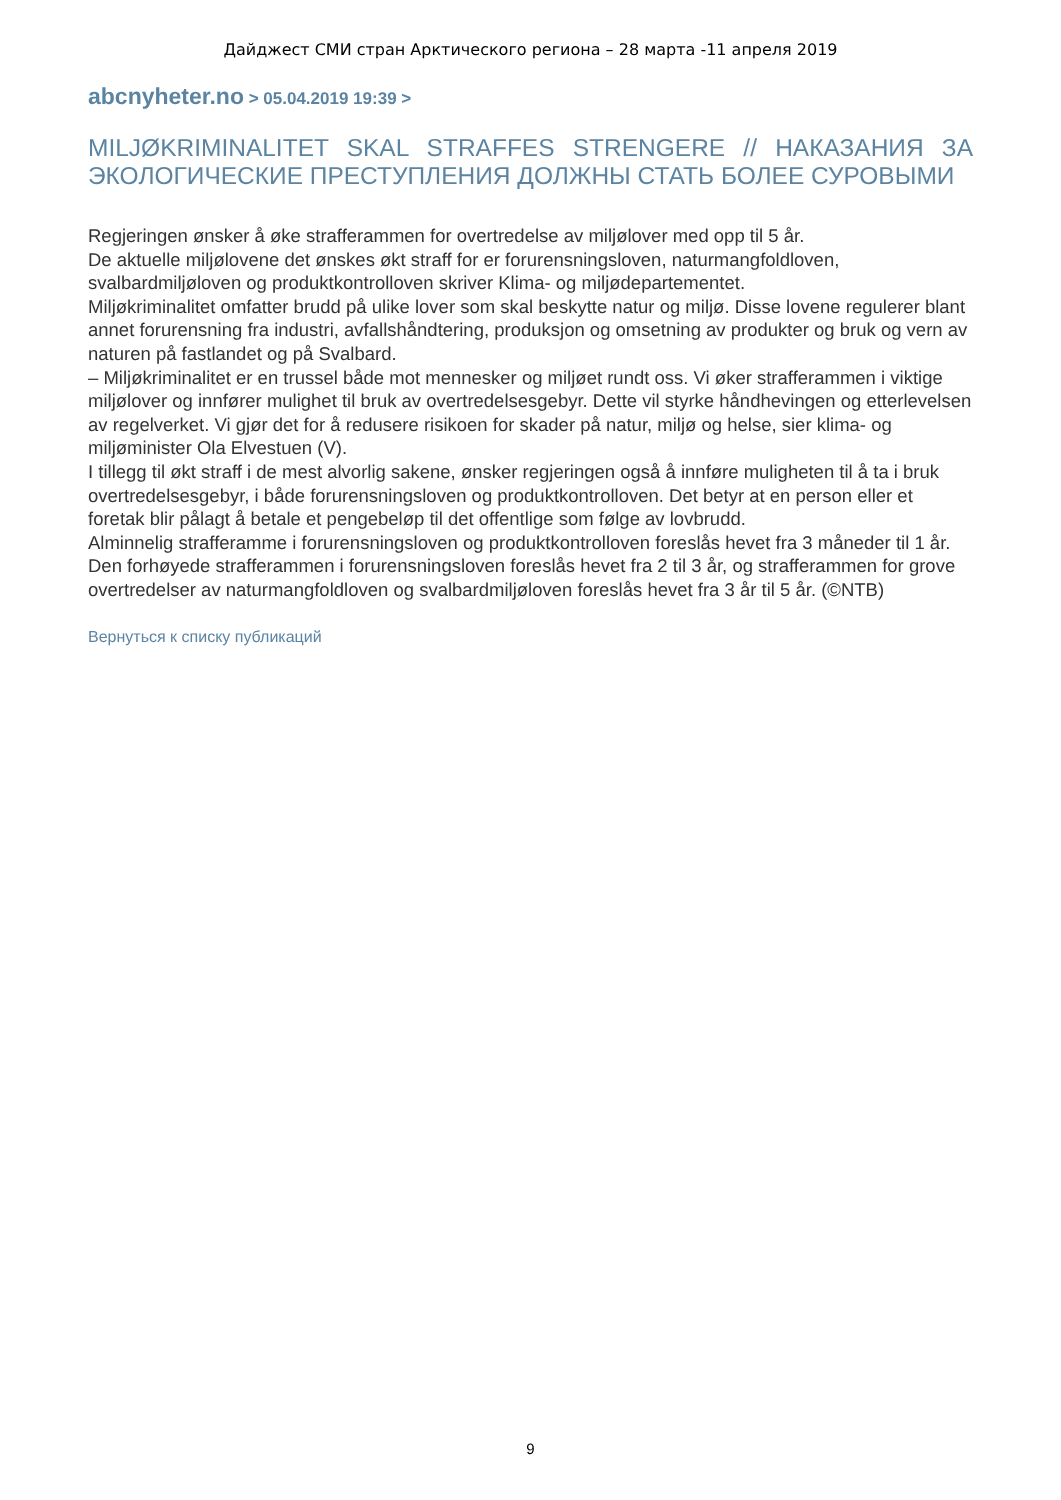Дайджест СМИ стран Арктического региона – 28 марта -11 апреля 2019
abcnyheter.no > 05.04.2019 19:39 >
MILJØKRIMINALITET SKAL STRAFFES STRENGERE // НАКАЗАНИЯ ЗА ЭКОЛОГИЧЕСКИЕ ПРЕСТУПЛЕНИЯ ДОЛЖНЫ СТАТЬ БОЛЕЕ СУРОВЫМИ
Regjeringen ønsker å øke strafferammen for overtredelse av miljølover med opp til 5 år.
De aktuelle miljølovene det ønskes økt straff for er forurensningsloven, naturmangfoldloven, svalbardmiljøloven og produktkontrolloven skriver Klima- og miljødepartementet.
Miljøkriminalitet omfatter brudd på ulike lover som skal beskytte natur og miljø. Disse lovene regulerer blant annet forurensning fra industri, avfallshåndtering, produksjon og omsetning av produkter og bruk og vern av naturen på fastlandet og på Svalbard.
– Miljøkriminalitet er en trussel både mot mennesker og miljøet rundt oss. Vi øker strafferammen i viktige miljølover og innfører mulighet til bruk av overtredelsesgebyr. Dette vil styrke håndhevingen og etterlevelsen av regelverket. Vi gjør det for å redusere risikoen for skader på natur, miljø og helse, sier klima- og miljøminister Ola Elvestuen (V).
I tillegg til økt straff i de mest alvorlig sakene, ønsker regjeringen også å innføre muligheten til å ta i bruk overtredelsesgebyr, i både forurensningsloven og produktkontrolloven. Det betyr at en person eller et foretak blir pålagt å betale et pengebeløp til det offentlige som følge av lovbrudd.
Alminnelig strafferamme i forurensningsloven og produktkontrolloven foreslås hevet fra 3 måneder til 1 år.
Den forhøyede strafferammen i forurensningsloven foreslås hevet fra 2 til 3 år, og strafferammen for grove overtredelser av naturmangfoldloven og svalbardmiljøloven foreslås hevet fra 3 år til 5 år. (©NTB)
Вернуться к списку публикаций
9